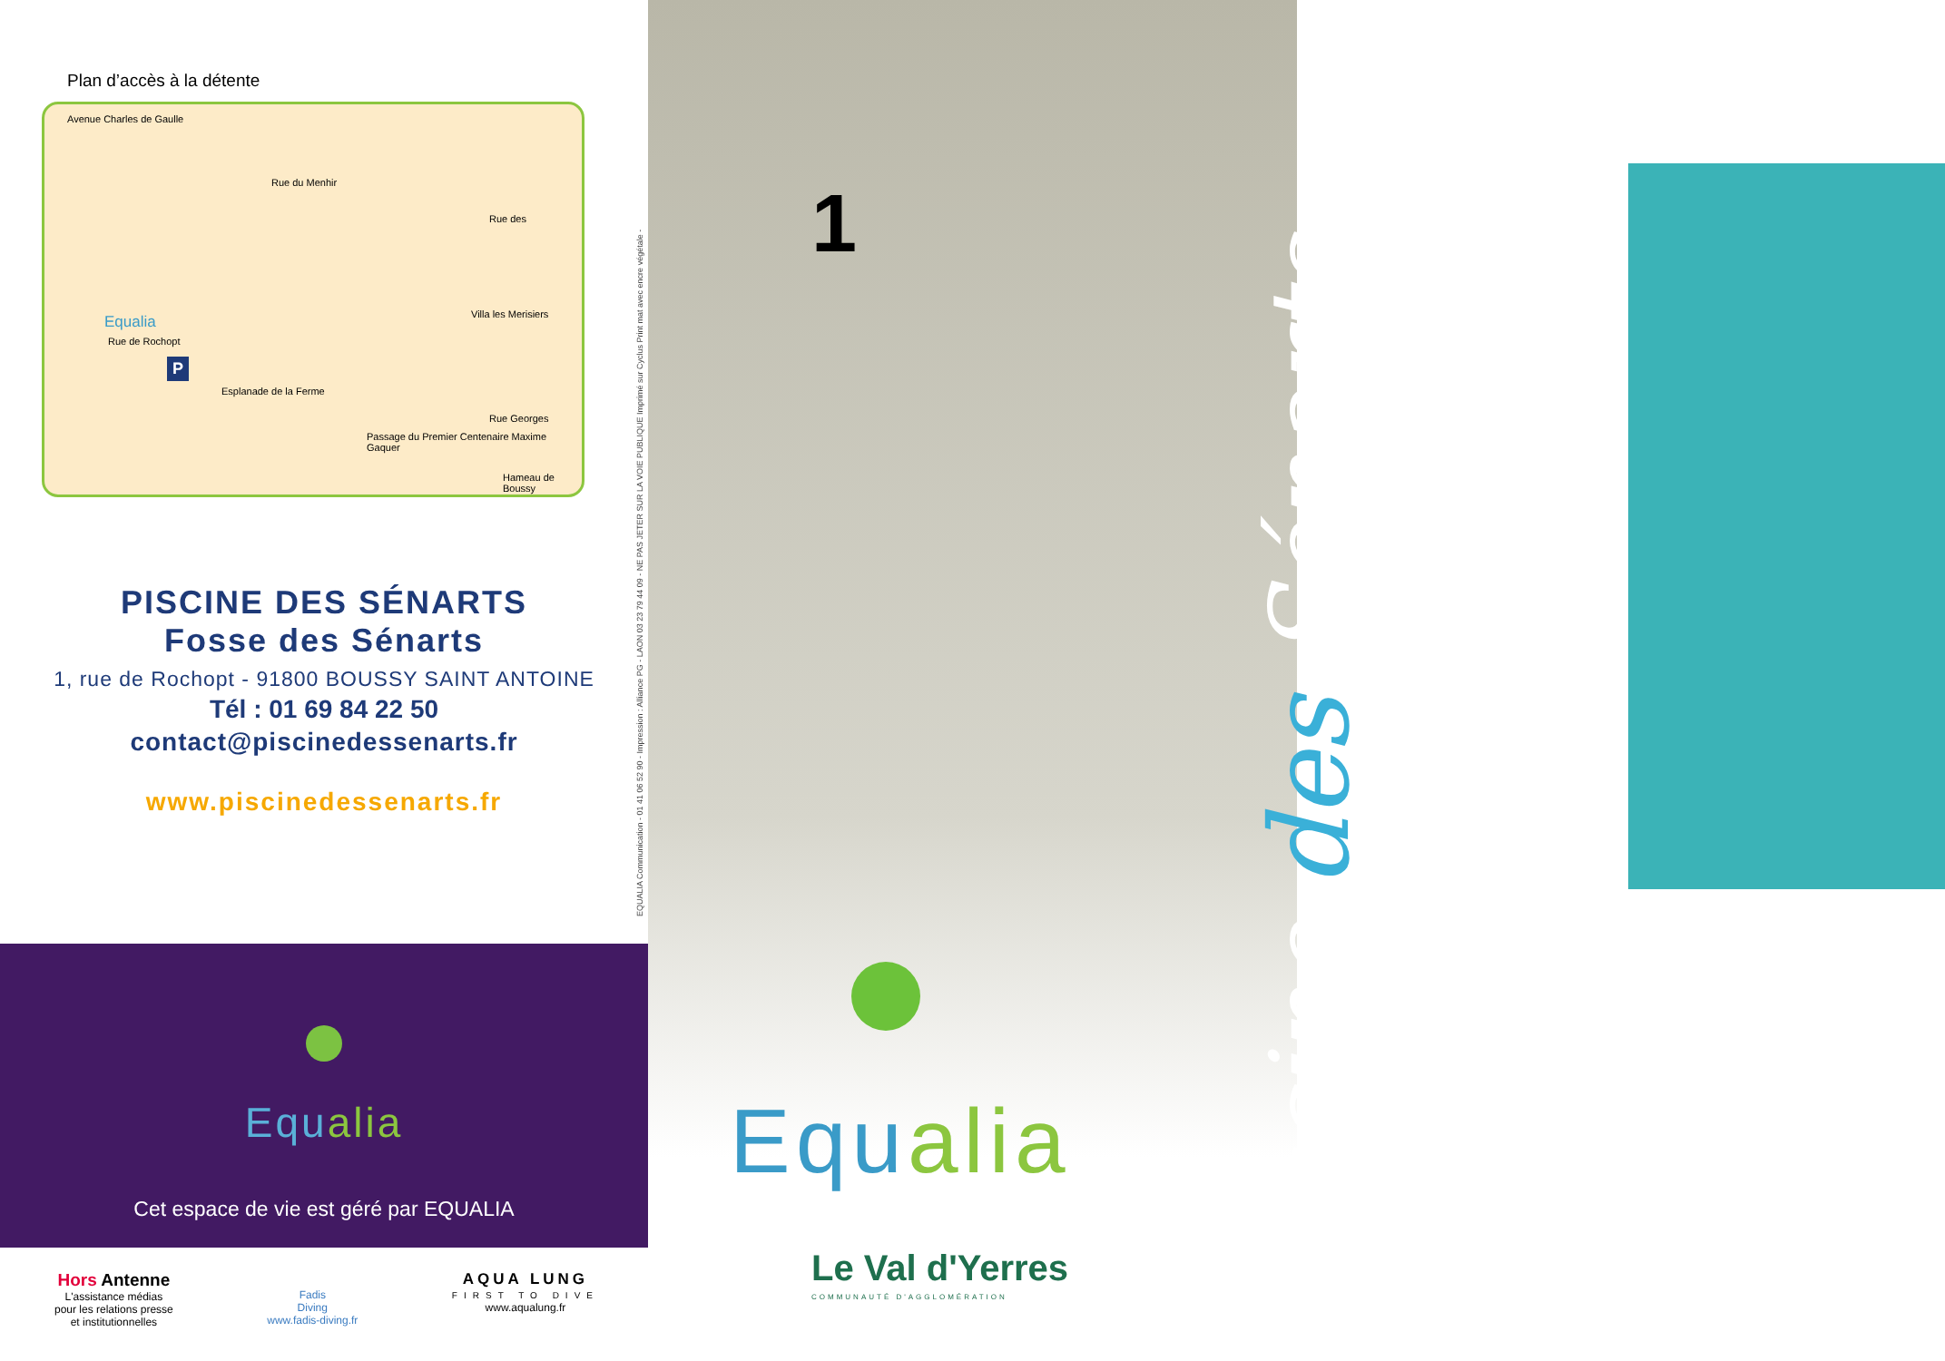Plan d’accès à la détente
Avenue Charles de Gaulle
Rue du Menhir
Rue des
Rue de Rochopt
Equalia
P
Esplanade de la Ferme
Villa les Merisiers
Passage du Premier Centenaire Maxime Gaquer
Rue Georges
Hameau de Boussy
PISCINE DES SÉNARTS
Fosse des Sénarts
1, rue de Rochopt - 91800 BOUSSY SAINT ANTOINE
Tél : 01 69 84 22 50
contact@piscinedessenarts.fr
www.piscinedessenarts.fr
Equalia
Cet espace de vie est géré par EQUALIA
Hors Antenne
L'assistance médias
pour les relations presse
et institutionnelles
Fadis
Diving
www.fadis-diving.fr
AQUA LUNG
FIRST TO DIVE
www.aqualung.fr
EQUALIA Communication - 01 41 06 52 90 - Impression : Alliance PG - LAON 03 23 79 44 09 - NE PAS JETER SUR LA VOIE PUBLIQUE Imprimé sur Cyclus Print mat avec encre végétale -
1
Equalia
Le Val d'Yerres
COMMUNAUTÉ D'AGGLOMÉRATION
Piscine des Sénarts